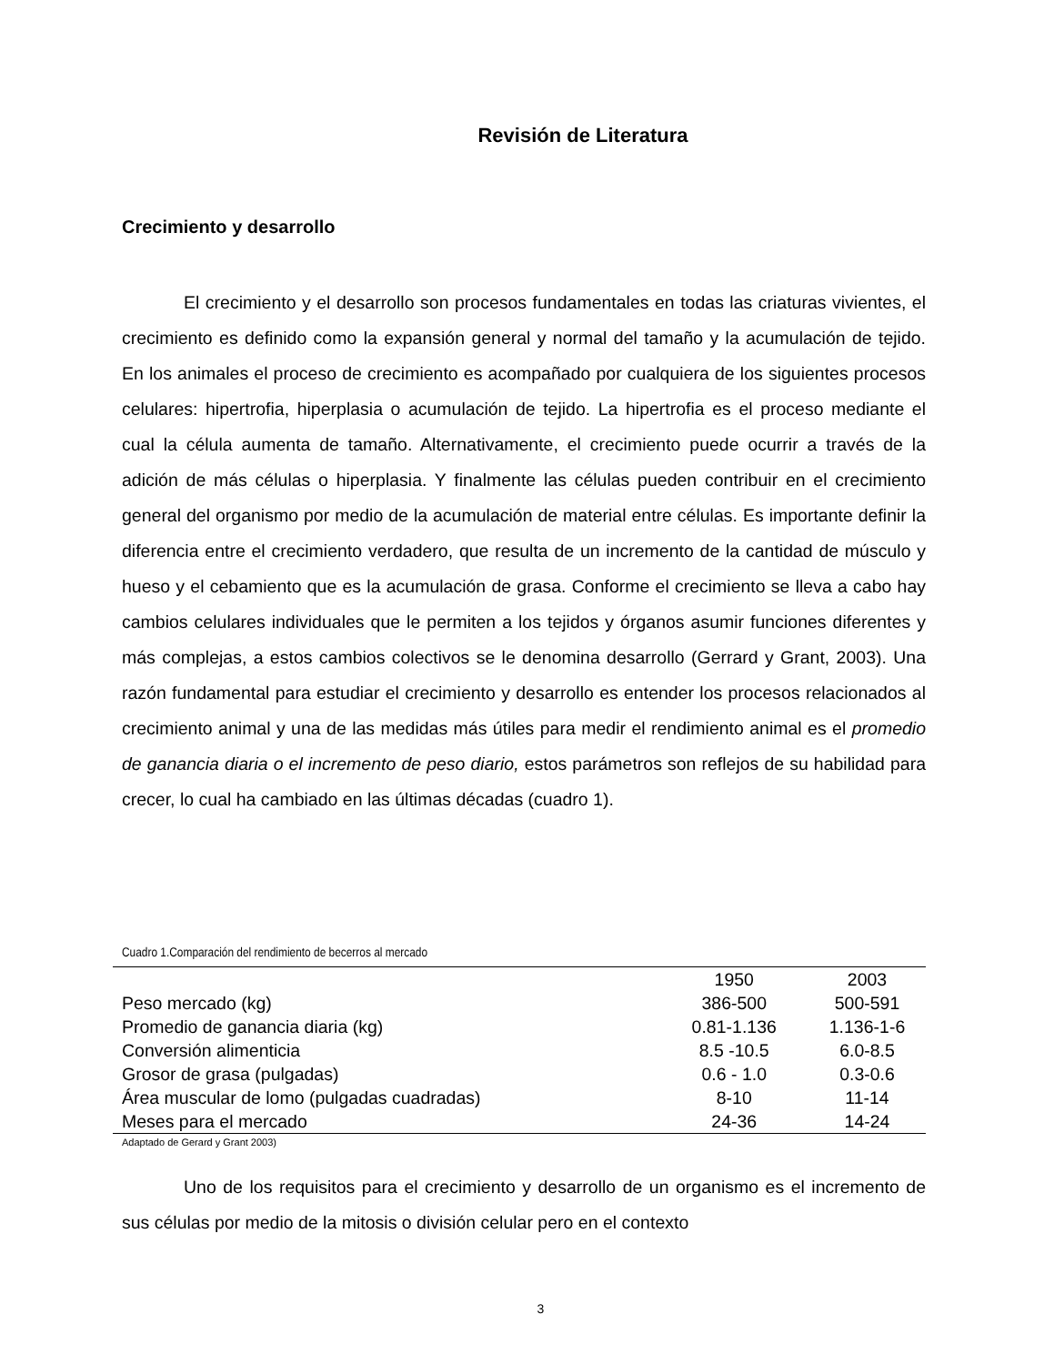Revisión de Literatura
Crecimiento y desarrollo
El crecimiento y el desarrollo son procesos fundamentales en todas las criaturas vivientes, el crecimiento es definido como la expansión general y normal del tamaño y la acumulación de tejido. En los animales el proceso de crecimiento es acompañado por cualquiera de los siguientes procesos celulares: hipertrofia, hiperplasia o acumulación de tejido. La hipertrofia es el proceso mediante el cual la célula aumenta de tamaño. Alternativamente, el crecimiento puede ocurrir a través de la adición de más células o hiperplasia. Y finalmente las células pueden contribuir en el crecimiento general del organismo por medio de la acumulación de material entre células. Es importante definir la diferencia entre el crecimiento verdadero, que resulta de un incremento de la cantidad de músculo y hueso y el cebamiento que es la acumulación de grasa. Conforme el crecimiento se lleva a cabo hay cambios celulares individuales que le permiten a los tejidos y órganos asumir funciones diferentes y más complejas, a estos cambios colectivos se le denomina desarrollo (Gerrard y Grant, 2003). Una razón fundamental para estudiar el crecimiento y desarrollo es entender los procesos relacionados al crecimiento animal y una de las medidas más útiles para medir el rendimiento animal es el promedio de ganancia diaria o el incremento de peso diario, estos parámetros son reflejos de su habilidad para crecer, lo cual ha cambiado en las últimas décadas (cuadro 1).
Cuadro 1.Comparación del rendimiento de becerros al mercado
| | 1950 | 2003 |
| --- | --- | --- |
| Peso mercado (kg) | 386-500 | 500-591 |
| Promedio de ganancia diaria (kg) | 0.81-1.136 | 1.136-1-6 |
| Conversión alimenticia | 8.5 -10.5 | 6.0-8.5 |
| Grosor de grasa (pulgadas) | 0.6 - 1.0 | 0.3-0.6 |
| Área muscular de lomo (pulgadas cuadradas) | 8-10 | 11-14 |
| Meses para el mercado | 24-36 | 14-24 |
Adaptado de Gerard y Grant 2003)
Uno de los requisitos para el crecimiento y desarrollo de un organismo es el incremento de sus células por medio de la mitosis o división celular pero en el contexto
3